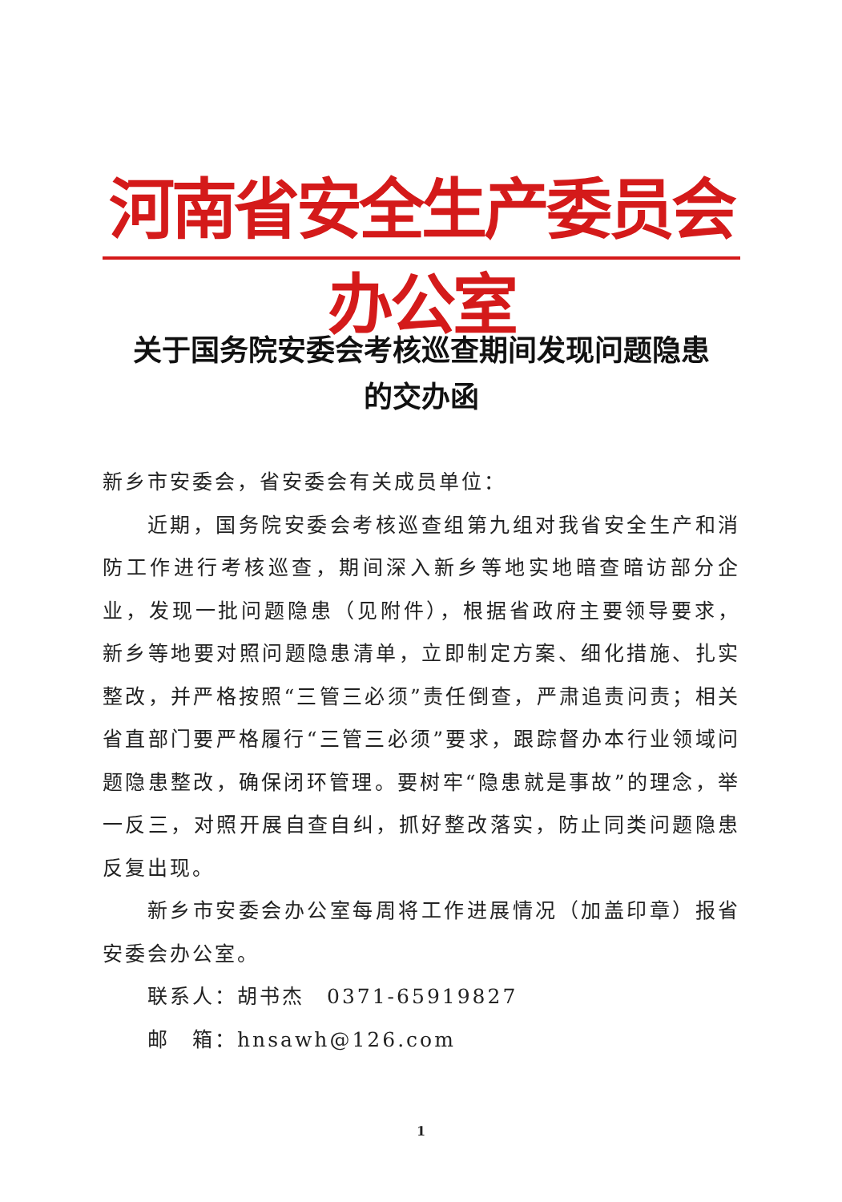河南省安全生产委员会办公室
关于国务院安委会考核巡查期间发现问题隐患
的交办函
新乡市安委会，省安委会有关成员单位：
近期，国务院安委会考核巡查组第九组对我省安全生产和消防工作进行考核巡查，期间深入新乡等地实地暗查暗访部分企业，发现一批问题隐患（见附件），根据省政府主要领导要求，新乡等地要对照问题隐患清单，立即制定方案、细化措施、扎实整改，并严格按照“三管三必须”责任倒查，严肃追责问责；相关省直部门要严格履行“三管三必须”要求，跟踪督办本行业领域问题隐患整改，确保闭环管理。要树牢“隐患就是事故”的理念，举一反三，对照开展自查自纠，抓好整改落实，防止同类问题隐患反复出现。
新乡市安委会办公室每周将工作进展情况（加盖印章）报省安委会办公室。
联系人：胡书杰　0371-65919827
邮　箱：hnsawh@126.com
1